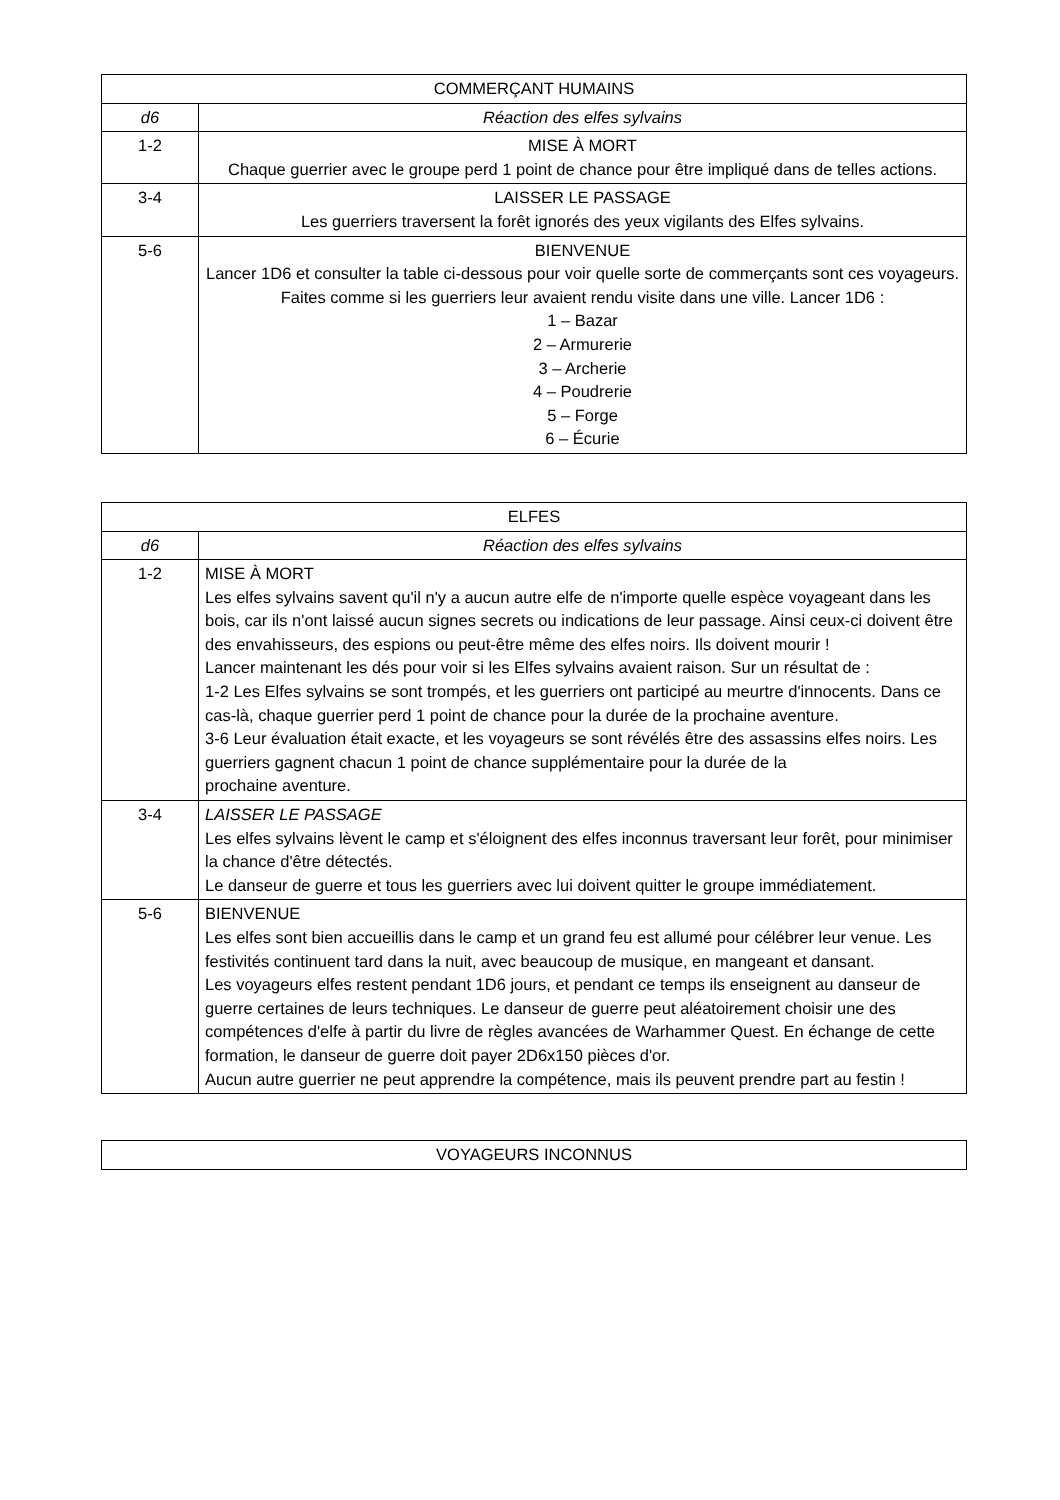| COMMERÇANT HUMAINS | |
| --- | --- |
| d6 | Réaction des elfes sylvains |
| 1-2 | MISE À MORT Chaque guerrier avec le groupe perd 1 point de chance pour être impliqué dans de telles actions. |
| 3-4 | LAISSER LE PASSAGE Les guerriers traversent la forêt ignorés des yeux vigilants des Elfes sylvains. |
| 5-6 | BIENVENUE Lancer 1D6 et consulter la table ci-dessous pour voir quelle sorte de commerçants sont ces voyageurs. Faites comme si les guerriers leur avaient rendu visite dans une ville. Lancer 1D6 : 1 – Bazar 2 – Armurerie 3 – Archerie 4 – Poudrerie 5 – Forge 6 – Écurie |
| ELFES | |
| --- | --- |
| d6 | Réaction des elfes sylvains |
| 1-2 | MISE À MORT Les elfes sylvains savent qu'il n'y a aucun autre elfe de n'importe quelle espèce voyageant dans les bois, car ils n'ont laissé aucun signes secrets ou indications de leur passage. Ainsi ceux-ci doivent être des envahisseurs, des espions ou peut-être même des elfes noirs. Ils doivent mourir ! Lancer maintenant les dés pour voir si les Elfes sylvains avaient raison. Sur un résultat de : 1-2 Les Elfes sylvains se sont trompés, et les guerriers ont participé au meurtre d'innocents. Dans ce cas-là, chaque guerrier perd 1 point de chance pour la durée de la prochaine aventure. 3-6 Leur évaluation était exacte, et les voyageurs se sont révélés être des assassins elfes noirs. Les guerriers gagnent chacun 1 point de chance supplémentaire pour la durée de la prochaine aventure. |
| 3-4 | LAISSER LE PASSAGE Les elfes sylvains lèvent le camp et s'éloignent des elfes inconnus traversant leur forêt, pour minimiser la chance d'être détectés. Le danseur de guerre et tous les guerriers avec lui doivent quitter le groupe immédiatement. |
| 5-6 | BIENVENUE Les elfes sont bien accueillis dans le camp et un grand feu est allumé pour célébrer leur venue. Les festivités continuent tard dans la nuit, avec beaucoup de musique, en mangeant et dansant. Les voyageurs elfes restent pendant 1D6 jours, et pendant ce temps ils enseignent au danseur de guerre certaines de leurs techniques. Le danseur de guerre peut aléatoirement choisir une des compétences d'elfe à partir du livre de règles avancées de Warhammer Quest. En échange de cette formation, le danseur de guerre doit payer 2D6x150 pièces d'or. Aucun autre guerrier ne peut apprendre la compétence, mais ils peuvent prendre part au festin ! |
| VOYAGEURS INCONNUS |
| --- |